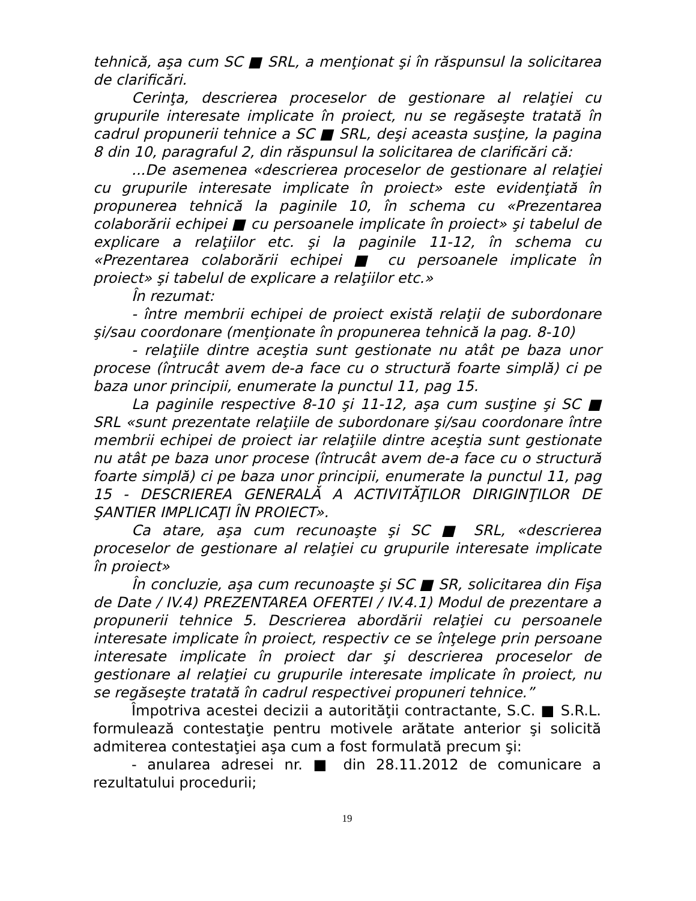tehnică, aşa cum SC ■ SRL, a menţionat şi în răspunsul la solicitarea de clarificări.
Cerinţa, descrierea proceselor de gestionare al relaţiei cu grupurile interesate implicate în proiect, nu se regăseşte tratată în cadrul propunerii tehnice a SC ■ SRL, deşi aceasta susţine, la pagina 8 din 10, paragraful 2, din răspunsul la solicitarea de clarificări că:
...De asemenea «descrierea proceselor de gestionare al relaţiei cu grupurile interesate implicate în proiect» este evidenţiată în propunerea tehnică la paginile 10, în schema cu «Prezentarea colaborării echipei ■ cu persoanele implicate în proiect» şi tabelul de explicare a relaţiilor etc. şi la paginile 11-12, în schema cu «Prezentarea colaborării echipei ■ cu persoanele implicate în proiect» şi tabelul de explicare a relaţiilor etc.»
În rezumat:
- între membrii echipei de proiect există relaţii de subordonare şi/sau coordonare (menţionate în propunerea tehnică la pag. 8-10)
- relaţiile dintre aceştia sunt gestionate nu atât pe baza unor procese (întrucât avem de-a face cu o structură foarte simplă) ci pe baza unor principii, enumerate la punctul 11, pag 15.
La paginile respective 8-10 şi 11-12, aşa cum susţine şi SC ■ SRL «sunt prezentate relaţiile de subordonare şi/sau coordonare între membrii echipei de proiect iar relaţiile dintre aceştia sunt gestionate nu atât pe baza unor procese (întrucât avem de-a face cu o structură foarte simplă) ci pe baza unor principii, enumerate la punctul 11, pag 15 - DESCRIEREA GENERALĂ A ACTIVITĂŢILOR DIRIGINŢILOR DE ŞANTIER IMPLICAŢI ÎN PROIECT».
Ca atare, aşa cum recunoaşte şi SC ■ SRL, «descrierea proceselor de gestionare al relaţiei cu grupurile interesate implicate în proiect»
În concluzie, aşa cum recunoaşte şi SC ■ SR, solicitarea din Fişa de Date / IV.4) PREZENTAREA OFERTEI / IV.4.1) Modul de prezentare a propunerii tehnice 5. Descrierea abordării relaţiei cu persoanele interesate implicate în proiect, respectiv ce se înţelege prin persoane interesate implicate în proiect dar şi descrierea proceselor de gestionare al relaţiei cu grupurile interesate implicate în proiect, nu se regăseşte tratată în cadrul respectivei propuneri tehnice.”
Împotriva acestei decizii a autorităţii contractante, S.C. ■ S.R.L. formulează contestaţie pentru motivele arătate anterior şi solicită admiterea contestaţiei aşa cum a fost formulată precum şi:
- anularea adresei nr. ■ din 28.11.2012 de comunicare a rezultatului procedurii;
19